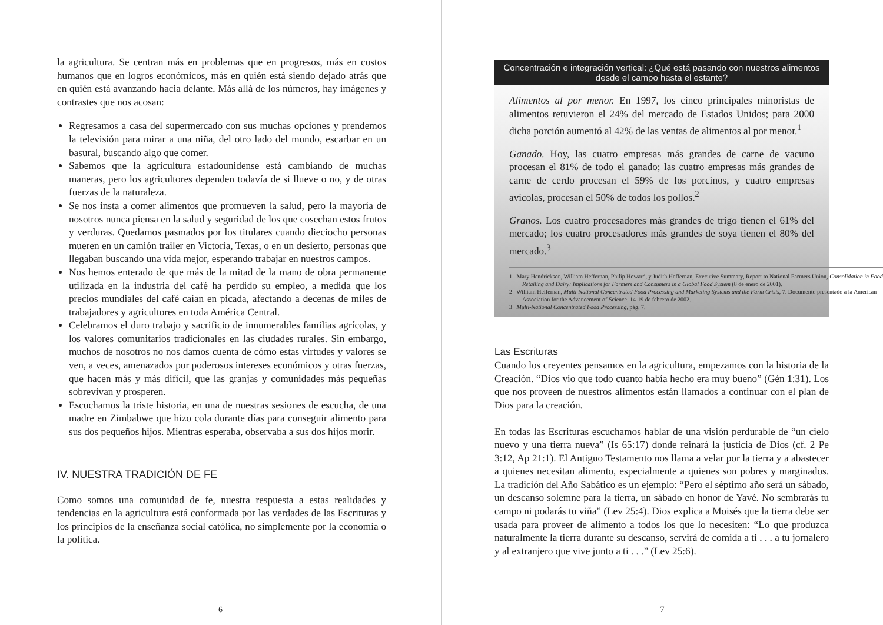la agricultura. Se centran más en problemas que en progresos, más en costos humanos que en logros económicos, más en quién está siendo dejado atrás que en quién está avanzando hacia delante. Más allá de los números, hay imágenes y contrastes que nos acosan:
Regresamos a casa del supermercado con sus muchas opciones y prendemos la televisión para mirar a una niña, del otro lado del mundo, escarbar en un basural, buscando algo que comer.
Sabemos que la agricultura estadounidense está cambiando de muchas maneras, pero los agricultores dependen todavía de si llueve o no, y de otras fuerzas de la naturaleza.
Se nos insta a comer alimentos que promueven la salud, pero la mayoría de nosotros nunca piensa en la salud y seguridad de los que cosechan estos frutos y verduras. Quedamos pasmados por los titulares cuando dieciocho personas mueren en un camión trailer en Victoria, Texas, o en un desierto, personas que llegaban buscando una vida mejor, esperando trabajar en nuestros campos.
Nos hemos enterado de que más de la mitad de la mano de obra permanente utilizada en la industria del café ha perdido su empleo, a medida que los precios mundiales del café caían en picada, afectando a decenas de miles de trabajadores y agricultores en toda América Central.
Celebramos el duro trabajo y sacrificio de innumerables familias agrícolas, y los valores comunitarios tradicionales en las ciudades rurales. Sin embargo, muchos de nosotros no nos damos cuenta de cómo estas virtudes y valores se ven, a veces, amenazados por poderosos intereses económicos y otras fuerzas, que hacen más y más difícil, que las granjas y comunidades más pequeñas sobrevivan y prosperen.
Escuchamos la triste historia, en una de nuestras sesiones de escucha, de una madre en Zimbabwe que hizo cola durante días para conseguir alimento para sus dos pequeños hijos. Mientras esperaba, observaba a sus dos hijos morir.
IV. NUESTRA TRADICIÓN DE FE
Como somos una comunidad de fe, nuestra respuesta a estas realidades y tendencias en la agricultura está conformada por las verdades de las Escrituras y los principios de la enseñanza social católica, no simplemente por la economía o la política.
6
Concentración e integración vertical: ¿Qué está pasando con nuestros alimentos desde el campo hasta el estante?
Alimentos al por menor. En 1997, los cinco principales minoristas de alimentos retuvieron el 24% del mercado de Estados Unidos; para 2000 dicha porción aumentó al 42% de las ventas de alimentos al por menor.<sup>1</sup>
Ganado. Hoy, las cuatro empresas más grandes de carne de vacuno procesan el 81% de todo el ganado; las cuatro empresas más grandes de carne de cerdo procesan el 59% de los porcinos, y cuatro empresas avícolas, procesan el 50% de todos los pollos.<sup>2</sup>
Granos. Los cuatro procesadores más grandes de trigo tienen el 61% del mercado; los cuatro procesadores más grandes de soya tienen el 80% del mercado.<sup>3</sup>
1 Mary Hendrickson, William Heffernan, Philip Howard, y Judith Heffernan, Executive Summary, Report to National Farmers Union, Consolidation in Food Retailing and Dairy: Implications for Farmers and Consumers in a Global Food System (8 de enero de 2001).
2 William Heffernan, Multi-National Concentrated Food Processing and Marketing Systems and the Farm Crisis, 7. Documento presentado a la American Association for the Advancement of Science, 14-19 de febrero de 2002.
3 Multi-National Concentrated Food Processing, pág. 7.
Las Escrituras
Cuando los creyentes pensamos en la agricultura, empezamos con la historia de la Creación. “Dios vio que todo cuanto había hecho era muy bueno” (Gén 1:31). Los que nos proveen de nuestros alimentos están llamados a continuar con el plan de Dios para la creación.
En todas las Escrituras escuchamos hablar de una visión perdurable de “un cielo nuevo y una tierra nueva” (Is 65:17) donde reinará la justicia de Dios (cf. 2 Pe 3:12, Ap 21:1). El Antiguo Testamento nos llama a velar por la tierra y a abastecer a quienes necesitan alimento, especialmente a quienes son pobres y marginados. La tradición del Año Sabático es un ejemplo: “Pero el séptimo año será un sábado, un descanso solemne para la tierra, un sábado en honor de Yavé. No sembrarás tu campo ni podarás tu viña” (Lev 25:4). Dios explica a Moisés que la tierra debe ser usada para proveer de alimento a todos los que lo necesiten: “Lo que produzca naturalmente la tierra durante su descanso, servirá de comida a ti . . . a tu jornalero y al extranjero que vive junto a ti . . .” (Lev 25:6).
7